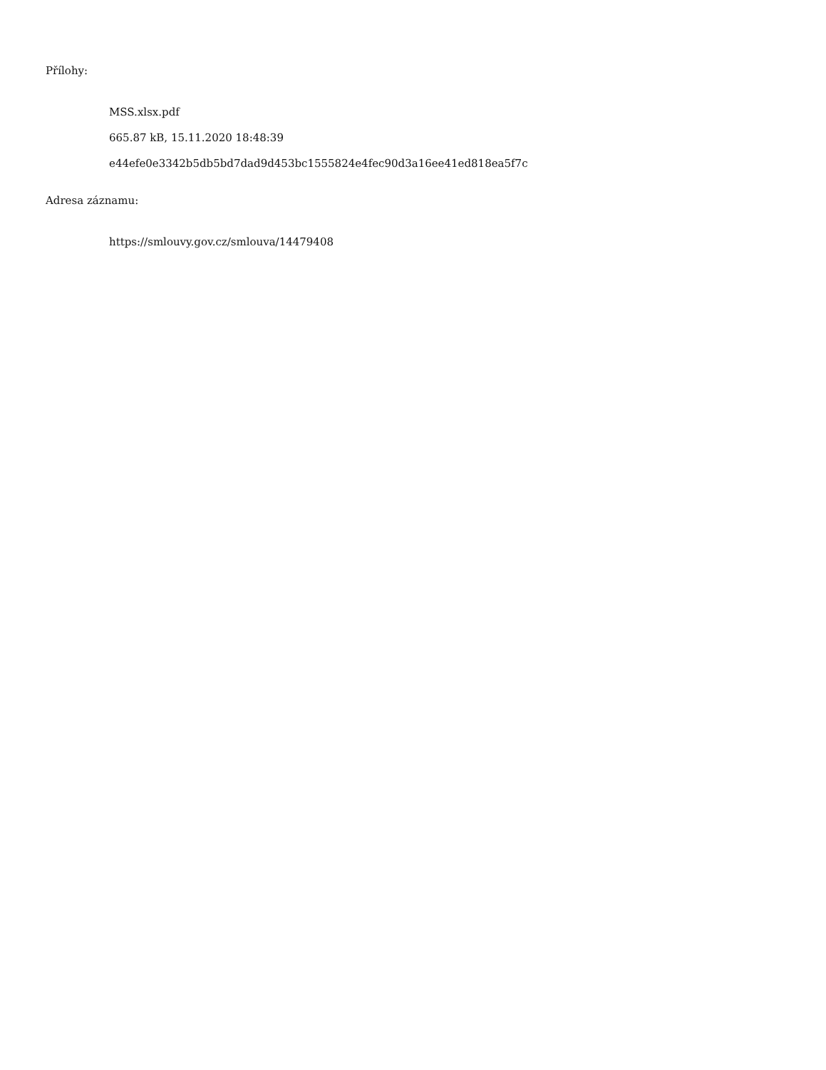Přílohy:
MSS.xlsx.pdf
665.87 kB, 15.11.2020 18:48:39
e44efe0e3342b5db5bd7dad9d453bc1555824e4fec90d3a16ee41ed818ea5f7c
Adresa záznamu:
https://smlouvy.gov.cz/smlouva/14479408